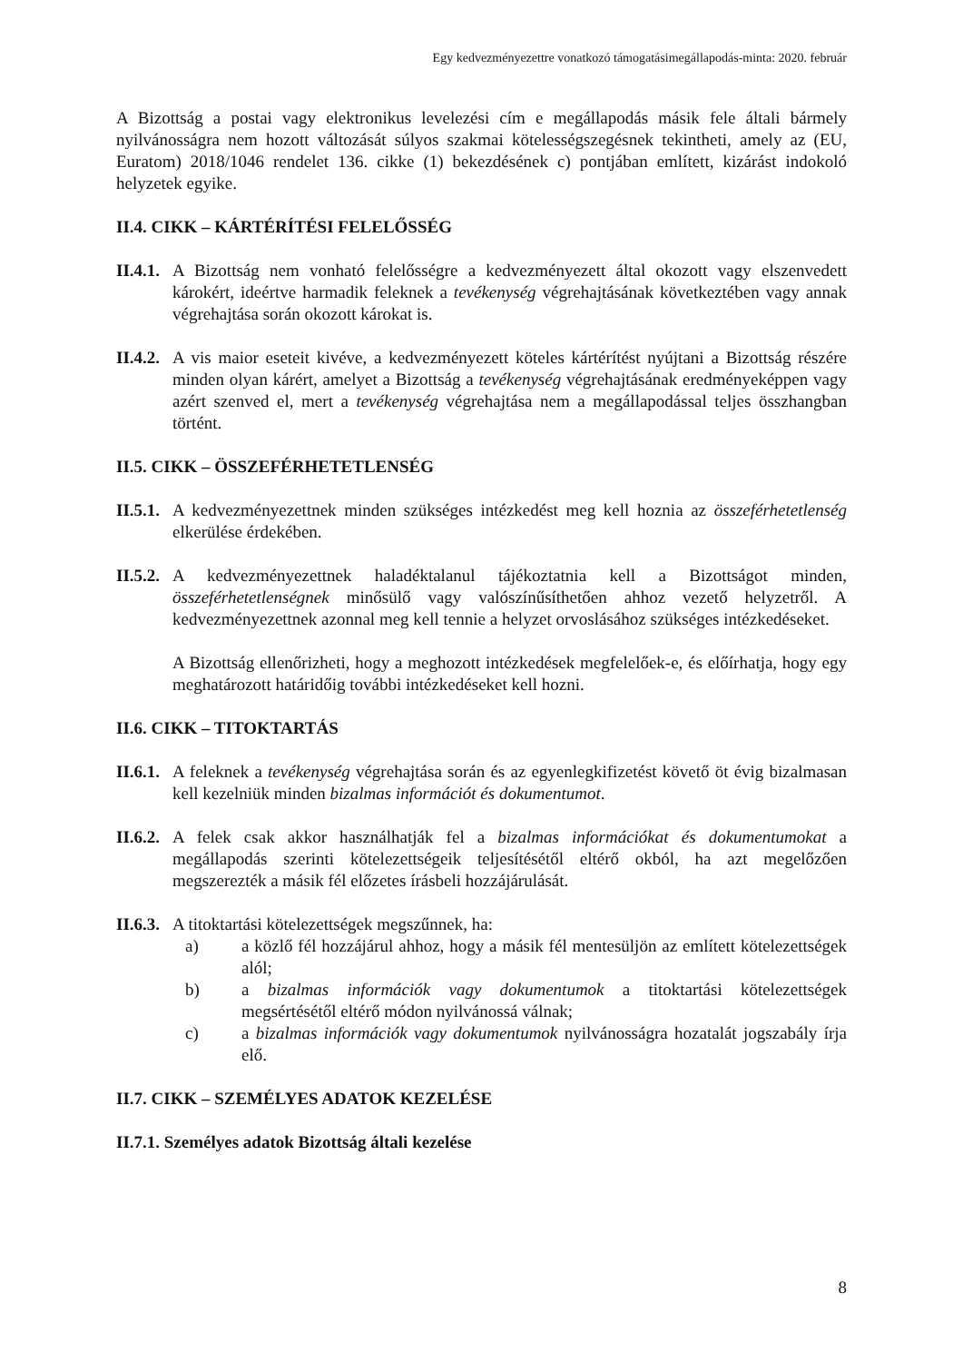Egy kedvezményezettre vonatkozó támogatásimegállapodás-minta: 2020. február
A Bizottság a postai vagy elektronikus levelezési cím e megállapodás másik fele általi bármely nyilvánosságra nem hozott változását súlyos szakmai kötelességszegésnek tekintheti, amely az (EU, Euratom) 2018/1046 rendelet 136. cikke (1) bekezdésének c) pontjában említett, kizárást indokoló helyzetek egyike.
II.4. CIKK – KÁRTÉRÍTÉSI FELELŐSSÉG
II.4.1.
A Bizottság nem vonható felelősségre a kedvezményezett által okozott vagy elszenvedett károkért, ideértve harmadik feleknek a tevékenység végrehajtásának következtében vagy annak végrehajtása során okozott károkat is.
II.4.2.
A vis maior eseteit kivéve, a kedvezményezett köteles kártérítést nyújtani a Bizottság részére minden olyan kárért, amelyet a Bizottság a tevékenység végrehajtásának eredményeképpen vagy azért szenved el, mert a tevékenység végrehajtása nem a megállapodással teljes összhangban történt.
II.5. CIKK – ÖSSZEFÉRHETETLENSÉG
II.5.1.
A kedvezményezettnek minden szükséges intézkedést meg kell hoznia az összeférhetetlenség elkerülése érdekében.
II.5.2.
A kedvezményezettnek haladéktalanul tájékoztatnia kell a Bizottságot minden, összeférhetetlenségnek minősülő vagy valószínűsíthetően ahhoz vezető helyzetről. A kedvezményezettnek azonnal meg kell tennie a helyzet orvoslásához szükséges intézkedéseket.
A Bizottság ellenőrizheti, hogy a meghozott intézkedések megfelelőek-e, és előírhatja, hogy egy meghatározott határidőig további intézkedéseket kell hozni.
II.6. CIKK – TITOKTARTÁS
II.6.1.
A feleknek a tevékenység végrehajtása során és az egyenlegkifizetést követő öt évig bizalmasan kell kezelniük minden bizalmas információt és dokumentumot.
II.6.2.
A felek csak akkor használhatják fel a bizalmas információkat és dokumentumokat a megállapodás szerinti kötelezettségeik teljesítésétől eltérő okból, ha azt megelőzően megszerezték a másik fél előzetes írásbeli hozzájárulását.
II.6.3.
A titoktartási kötelezettségek megszűnnek, ha:
a) a közlő fél hozzájárul ahhoz, hogy a másik fél mentesüljön az említett kötelezettségek alól;
b) a bizalmas információk vagy dokumentumok a titoktartási kötelezettségek megsértésétől eltérő módon nyilvánossá válnak;
c) a bizalmas információk vagy dokumentumok nyilvánosságra hozatalát jogszabály írja elő.
II.7. CIKK – SZEMÉLYES ADATOK KEZELÉSE
II.7.1. Személyes adatok Bizottság általi kezelése
8